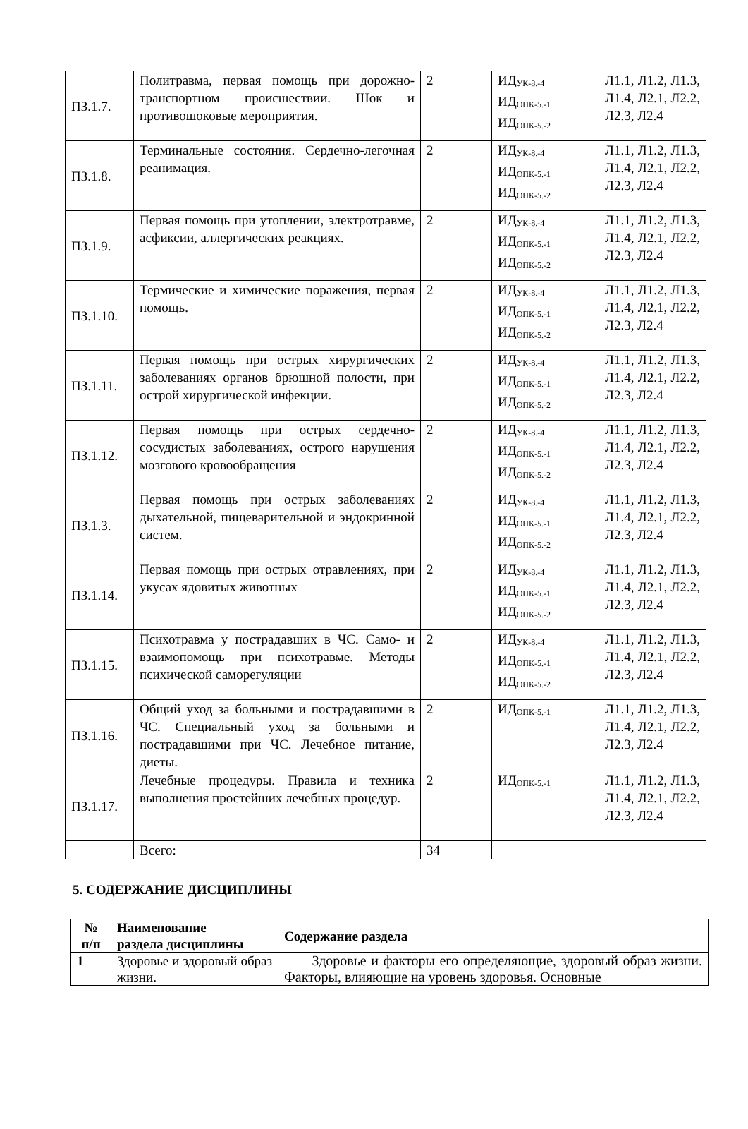| ПЗ.1.7. | Политравма, первая помощь при дорожно-транспортном происшествии. Шок и противошоковые мероприятия. | 2 | ИД<sub>УК-8.-4</sub> ИД<sub>ОПК-5.-1</sub> ИД<sub>ОПК-5.-2</sub> | Л1.1, Л1.2, Л1.3, Л1.4, Л2.1, Л2.2, Л2.3, Л2.4 |
| ПЗ.1.8. | Терминальные состояния. Сердечно-легочная реанимация. | 2 | ИД<sub>УК-8.-4</sub> ИД<sub>ОПК-5.-1</sub> ИД<sub>ОПК-5.-2</sub> | Л1.1, Л1.2, Л1.3, Л1.4, Л2.1, Л2.2, Л2.3, Л2.4 |
| ПЗ.1.9. | Первая помощь при утоплении, электротравме, асфиксии, аллергических реакциях. | 2 | ИД<sub>УК-8.-4</sub> ИД<sub>ОПК-5.-1</sub> ИД<sub>ОПК-5.-2</sub> | Л1.1, Л1.2, Л1.3, Л1.4, Л2.1, Л2.2, Л2.3, Л2.4 |
| ПЗ.1.10. | Термические и химические поражения, первая помощь. | 2 | ИД<sub>УК-8.-4</sub> ИД<sub>ОПК-5.-1</sub> ИД<sub>ОПК-5.-2</sub> | Л1.1, Л1.2, Л1.3, Л1.4, Л2.1, Л2.2, Л2.3, Л2.4 |
| ПЗ.1.11. | Первая помощь при острых хирургических заболеваниях органов брюшной полости, при острой хирургической инфекции. | 2 | ИД<sub>УК-8.-4</sub> ИД<sub>ОПК-5.-1</sub> ИД<sub>ОПК-5.-2</sub> | Л1.1, Л1.2, Л1.3, Л1.4, Л2.1, Л2.2, Л2.3, Л2.4 |
| ПЗ.1.12. | Первая помощь при острых сердечно-сосудистых заболеваниях, острого нарушения мозгового кровообращения | 2 | ИД<sub>УК-8.-4</sub> ИД<sub>ОПК-5.-1</sub> ИД<sub>ОПК-5.-2</sub> | Л1.1, Л1.2, Л1.3, Л1.4, Л2.1, Л2.2, Л2.3, Л2.4 |
| ПЗ.1.3. | Первая помощь при острых заболеваниях дыхательной, пищеварительной и эндокринной систем. | 2 | ИД<sub>УК-8.-4</sub> ИД<sub>ОПК-5.-1</sub> ИД<sub>ОПК-5.-2</sub> | Л1.1, Л1.2, Л1.3, Л1.4, Л2.1, Л2.2, Л2.3, Л2.4 |
| ПЗ.1.14. | Первая помощь при острых отравлениях, при укусах ядовитых животных | 2 | ИД<sub>УК-8.-4</sub> ИД<sub>ОПК-5.-1</sub> ИД<sub>ОПК-5.-2</sub> | Л1.1, Л1.2, Л1.3, Л1.4, Л2.1, Л2.2, Л2.3, Л2.4 |
| ПЗ.1.15. | Психотравма у пострадавших в ЧС. Само- и взаимопомощь при психотравме. Методы психической саморегуляции | 2 | ИД<sub>УК-8.-4</sub> ИД<sub>ОПК-5.-1</sub> ИД<sub>ОПК-5.-2</sub> | Л1.1, Л1.2, Л1.3, Л1.4, Л2.1, Л2.2, Л2.3, Л2.4 |
| ПЗ.1.16. | Общий уход за больными и пострадавшими в ЧС. Специальный уход за больными и пострадавшими при ЧС. Лечебное питание, диеты. | 2 | ИД<sub>ОПК-5.-1</sub> | Л1.1, Л1.2, Л1.3, Л1.4, Л2.1, Л2.2, Л2.3, Л2.4 |
| ПЗ.1.17. | Лечебные процедуры. Правила и техника выполнения простейших лечебных процедур. | 2 | ИД<sub>ОПК-5.-1</sub> | Л1.1, Л1.2, Л1.3, Л1.4, Л2.1, Л2.2, Л2.3, Л2.4 |
| | Всего: | 34 | | |
5. СОДЕРЖАНИЕ ДИСЦИПЛИНЫ
| № п/п | Наименование раздела дисциплины | Содержание раздела |
| --- | --- | --- |
| 1 | Здоровье и здоровый образ жизни. | Здоровье и факторы его определяющие, здоровый образ жизни. Факторы, влияющие на уровень здоровья. Основные |